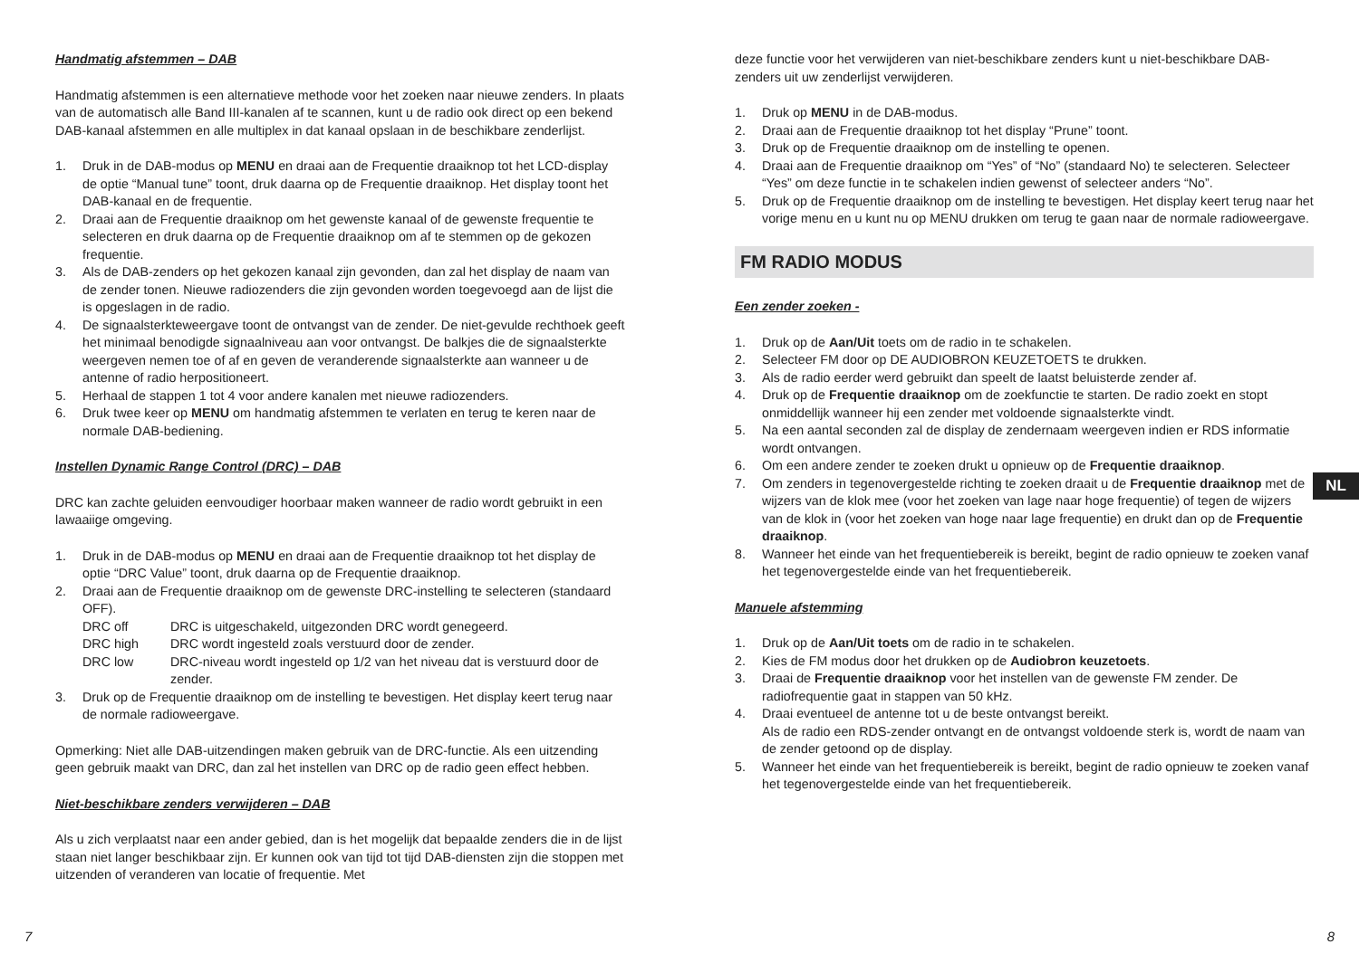Handmatig afstemmen – DAB
Handmatig afstemmen is een alternatieve methode voor het zoeken naar nieuwe zenders. In plaats van de automatisch alle Band III-kanalen af te scannen, kunt u de radio ook direct op een bekend DAB-kanaal afstemmen en alle multiplex in dat kanaal opslaan in de beschikbare zenderlijst.
1. Druk in de DAB-modus op MENU en draai aan de Frequentie draaiknop tot het LCD-display de optie “Manual tune” toont, druk daarna op de Frequentie draaiknop. Het display toont het DAB-kanaal en de frequentie.
2. Draai aan de Frequentie draaiknop om het gewenste kanaal of de gewenste frequentie te selecteren en druk daarna op de Frequentie draaiknop om af te stemmen op de gekozen frequentie.
3. Als de DAB-zenders op het gekozen kanaal zijn gevonden, dan zal het display de naam van de zender tonen. Nieuwe radiozenders die zijn gevonden worden toegevoegd aan de lijst die is opgeslagen in de radio.
4. De signaalsterkteweergave toont de ontvangst van de zender. De niet-gevulde rechthoek geeft het minimaal benodigde signaalniveau aan voor ontvangst. De balkjes die de signaalsterkte weergeven nemen toe of af en geven de veranderende signaalsterkte aan wanneer u de antenne of radio herpositioneert.
5. Herhaal de stappen 1 tot 4 voor andere kanalen met nieuwe radiozenders.
6. Druk twee keer op MENU om handmatig afstemmen te verlaten en terug te keren naar de normale DAB-bediening.
Instellen Dynamic Range Control (DRC) – DAB
DRC kan zachte geluiden eenvoudiger hoorbaar maken wanneer de radio wordt gebruikt in een lawaaiige omgeving.
1. Druk in de DAB-modus op MENU en draai aan de Frequentie draaiknop tot het display de optie “DRC Value” toont, druk daarna op de Frequentie draaiknop.
2. Draai aan de Frequentie draaiknop om de gewenste DRC-instelling te selecteren (standaard OFF).
DRC off DRC is uitgeschakeld, uitgezonden DRC wordt genegeerd.
DRC high DRC wordt ingesteld zoals verstuurd door de zender.
DRC low DRC-niveau wordt ingesteld op 1/2 van het niveau dat is verstuurd door de zender.
3. Druk op de Frequentie draaiknop om de instelling te bevestigen. Het display keert terug naar de normale radioweergave.
Opmerking: Niet alle DAB-uitzendingen maken gebruik van de DRC-functie. Als een uitzending geen gebruik maakt van DRC, dan zal het instellen van DRC op de radio geen effect hebben.
Niet-beschikbare zenders verwijderen – DAB
Als u zich verplaatst naar een ander gebied, dan is het mogelijk dat bepaalde zenders die in de lijst staan niet langer beschikbaar zijn. Er kunnen ook van tijd tot tijd DAB-diensten zijn die stoppen met uitzenden of veranderen van locatie of frequentie. Met
deze functie voor het verwijderen van niet-beschikbare zenders kunt u niet-beschikbare DAB-zenders uit uw zenderlijst verwijderen.
1. Druk op MENU in de DAB-modus.
2. Draai aan de Frequentie draaiknop tot het display “Prune” toont.
3. Druk op de Frequentie draaiknop om de instelling te openen.
4. Draai aan de Frequentie draaiknop om “Yes” of “No” (standaard No) te selecteren. Selecteer “Yes” om deze functie in te schakelen indien gewenst of selecteer anders “No”.
5. Druk op de Frequentie draaiknop om de instelling te bevestigen. Het display keert terug naar het vorige menu en u kunt nu op MENU drukken om terug te gaan naar de normale radioweergave.
FM RADIO MODUS
Een zender zoeken -
1. Druk op de Aan/Uit toets om de radio in te schakelen.
2. Selecteer FM door op DE AUDIOBRON KEUZETOETS te drukken.
3. Als de radio eerder werd gebruikt dan speelt de laatst beluisterde zender af.
4. Druk op de Frequentie draaiknop om de zoekfunctie te starten. De radio zoekt en stopt onmiddellijk wanneer hij een zender met voldoende signaalsterkte vindt.
5. Na een aantal seconden zal de display de zendernaam weergeven indien er RDS informatie wordt ontvangen.
6. Om een andere zender te zoeken drukt u opnieuw op de Frequentie draaiknop.
7. Om zenders in tegenovergestelde richting te zoeken draait u de Frequentie draaiknop met de wijzers van de klok mee (voor het zoeken van lage naar hoge frequentie) of tegen de wijzers van de klok in (voor het zoeken van hoge naar lage frequentie) en drukt dan op de Frequentie draaiknop.
8. Wanneer het einde van het frequentiebereik is bereikt, begint de radio opnieuw te zoeken vanaf het tegenovergestelde einde van het frequentiebereik.
Manuele afstemming
1. Druk op de Aan/Uit toets om de radio in te schakelen.
2. Kies de FM modus door het drukken op de Audiobron keuzetoets.
3. Draai de Frequentie draaiknop voor het instellen van de gewenste FM zender. De radiofrequentie gaat in stappen van 50 kHz.
4. Draai eventueel de antenne tot u de beste ontvangst bereikt.
Als de radio een RDS-zender ontvangt en de ontvangst voldoende sterk is, wordt de naam van de zender getoond op de display.
5. Wanneer het einde van het frequentiebereik is bereikt, begint de radio opnieuw te zoeken vanaf het tegenovergestelde einde van het frequentiebereik.
NL
7 8